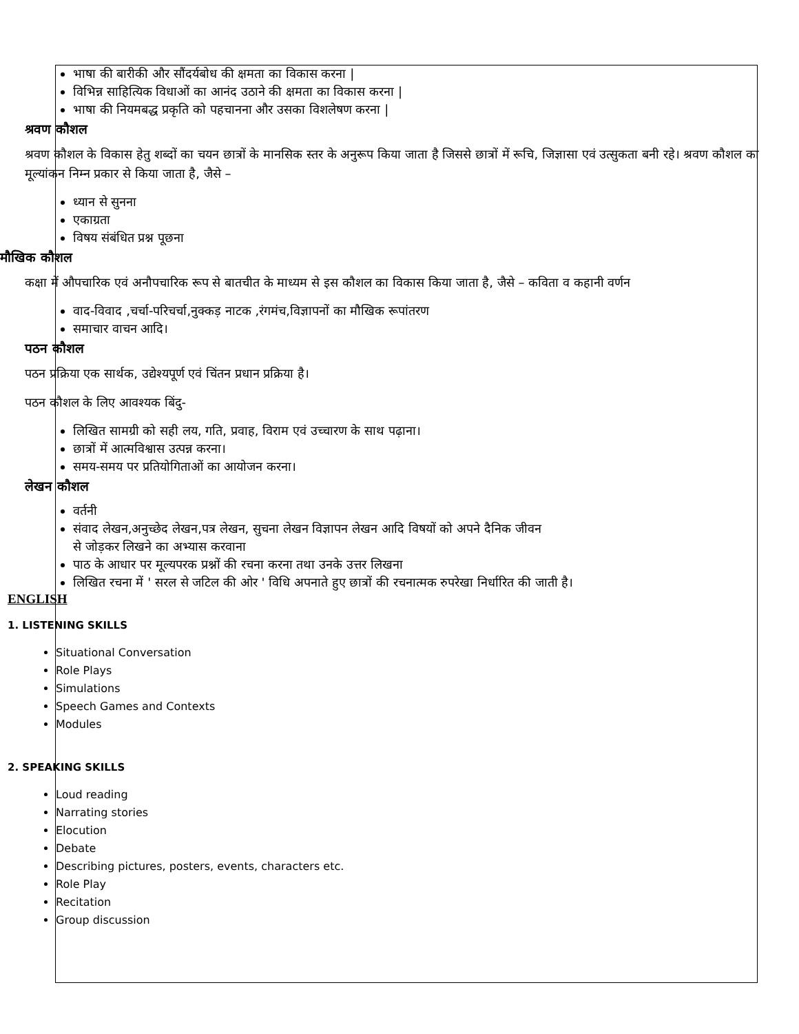भाषा की बारीकी और सौंदर्यबोध की क्षमता का विकास करना |
विभिन्न साहित्यिक विधाओं का आनंद उठाने की क्षमता का विकास करना |
भाषा की नियमबद्ध प्रकृति को पहचानना और उसका विशलेषण करना |
श्रवण कौशल
श्रवण कौशल के विकास हेतु शब्दों का चयन छात्रों के मानसिक स्तर के अनुरूप किया जाता है जिससे छात्रों में रूचि, जिज्ञासा एवं उत्सुकता बनी रहे। श्रवण कौशल का मूल्यांकन निम्न प्रकार से किया जाता है, जैसे –
ध्यान से सुनना
एकाग्रता
विषय संबंधित प्रश्न पूछना
मौखिक कौशल
कक्षा में औपचारिक एवं अनौपचारिक रूप से बातचीत के माध्यम से इस कौशल का विकास किया जाता है, जैसे – कविता व कहानी वर्णन
वाद-विवाद ,चर्चा-परिचर्चा,नुक्कड़ नाटक ,रंगमंच,विज्ञापनों का मौखिक रूपांतरण
समाचार वाचन आदि।
पठन कौशल
पठन प्रक्रिया एक सार्थक, उद्येश्यपूर्ण एवं चिंतन प्रधान प्रक्रिया है।
पठन कौशल के लिए आवश्यक बिंदु-
लिखित सामग्री को सही लय, गति, प्रवाह, विराम एवं उच्चारण के साथ पढ़ाना।
छात्रों में आत्मविश्वास उत्पन्न करना।
समय-समय पर प्रतियोगिताओं का आयोजन करना।
लेखन कौशल
वर्तनी
संवाद लेखन,अनुच्छेद लेखन,पत्र लेखन, सुचना लेखन विज्ञापन लेखन आदि विषयों को अपने दैनिक जीवन
से जोड़कर लिखने का अभ्यास करवाना
पाठ के आधार पर मूल्यपरक प्रश्नों की रचना करना तथा उनके उत्तर लिखना
लिखित रचना में ' सरल से जटिल की ओर ' विधि अपनाते हुए छात्रों की रचनात्मक रुपरेखा निर्धारित की जाती है।
ENGLISH
1. LISTENING SKILLS
Situational Conversation
Role Plays
Simulations
Speech Games and Contexts
Modules
2. SPEAKING SKILLS
Loud reading
Narrating stories
Elocution
Debate
Describing pictures, posters, events, characters etc.
Role Play
Recitation
Group discussion